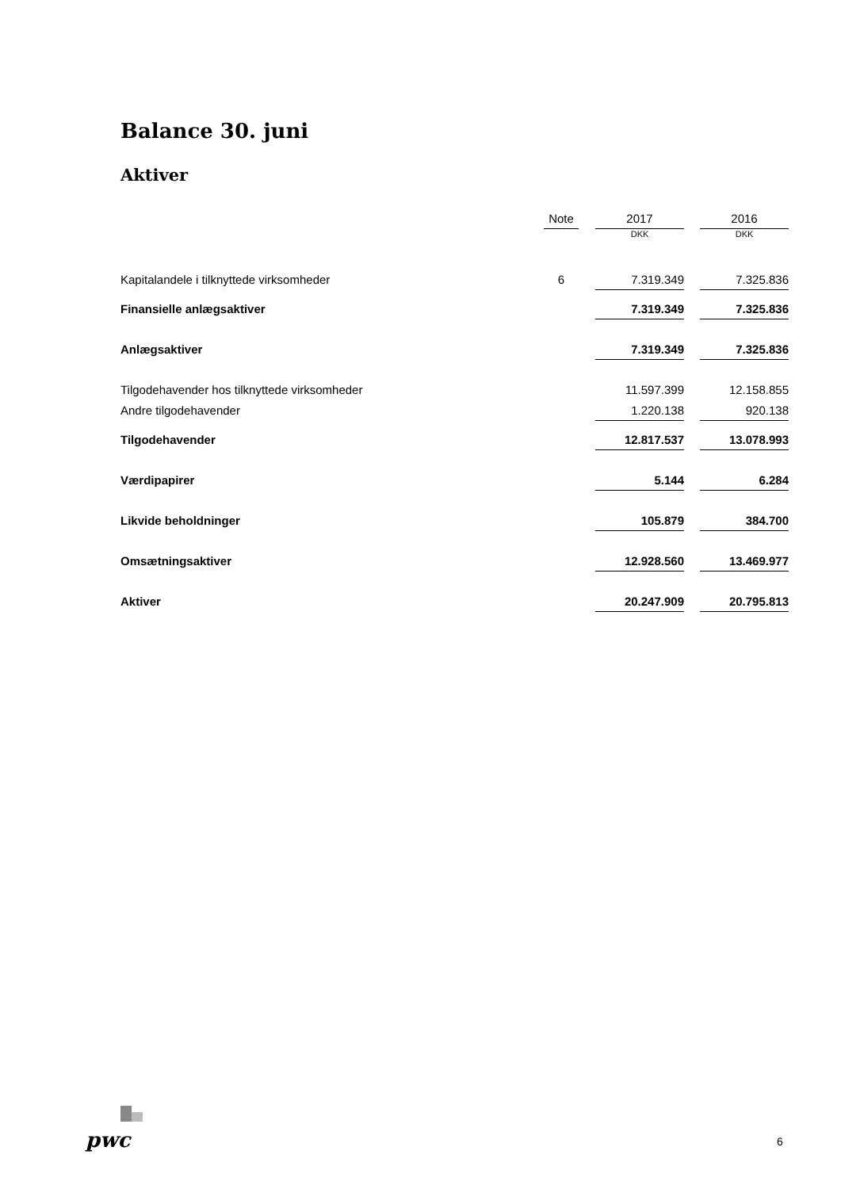Balance 30. juni
Aktiver
| | Note | | 2017 | | 2016 |
| --- | --- | --- | --- | --- | --- |
| | | | DKK | | DKK |
| Kapitalandele i tilknyttede virksomheder | 6 | | 7.319.349 | | 7.325.836 |
| Finansielle anlægsaktiver | | | 7.319.349 | | 7.325.836 |
| Anlægsaktiver | | | 7.319.349 | | 7.325.836 |
| Tilgodehavender hos tilknyttede virksomheder | | | 11.597.399 | | 12.158.855 |
| Andre tilgodehavender | | | 1.220.138 | | 920.138 |
| Tilgodehavender | | | 12.817.537 | | 13.078.993 |
| Værdipapirer | | | 5.144 | | 6.284 |
| Likvide beholdninger | | | 105.879 | | 384.700 |
| Omsætningsaktiver | | | 12.928.560 | | 13.469.977 |
| Aktiver | | | 20.247.909 | | 20.795.813 |
pwc 6